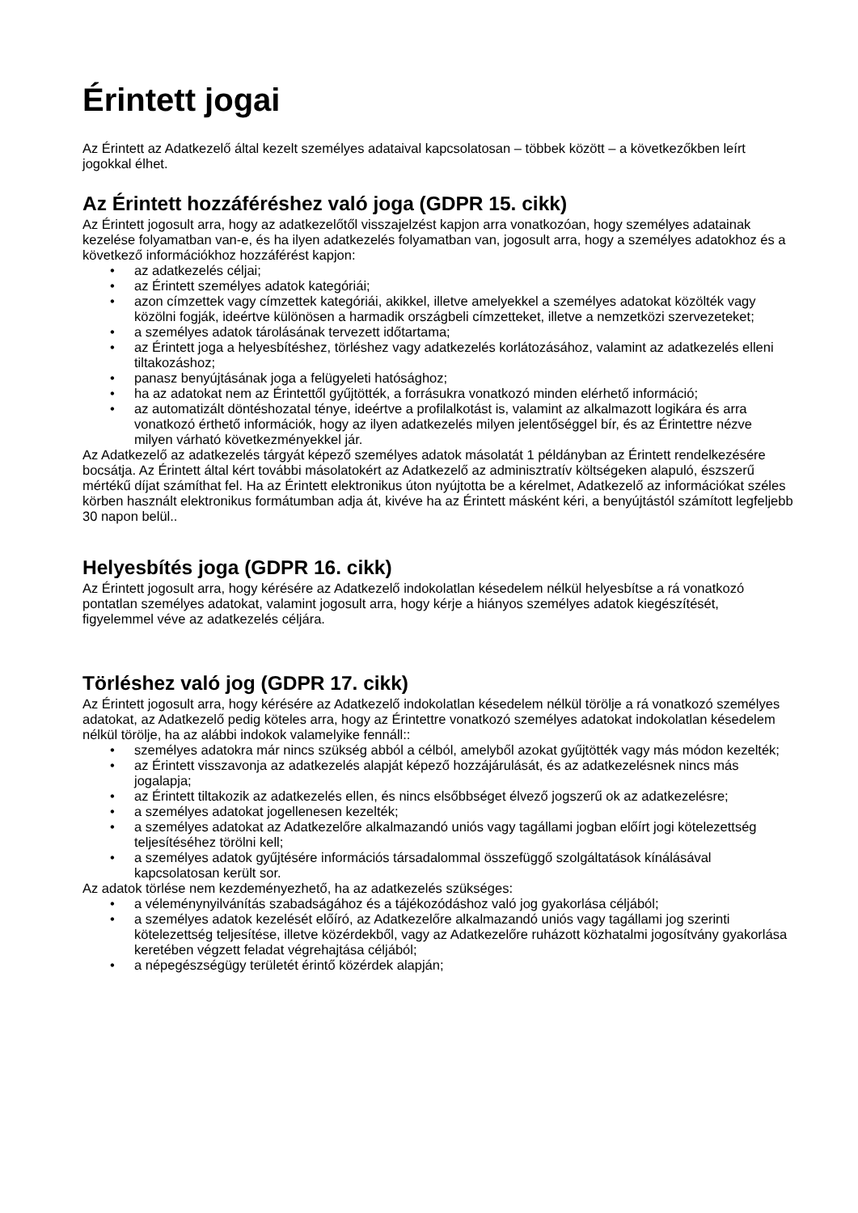Érintett jogai
Az Érintett az Adatkezelő által kezelt személyes adataival kapcsolatosan – többek között – a következőkben leírt jogokkal élhet.
Az Érintett hozzáféréshez való joga (GDPR 15. cikk)
Az Érintett jogosult arra, hogy az adatkezelőtől visszajelzést kapjon arra vonatkozóan, hogy személyes adatainak kezelése folyamatban van-e, és ha ilyen adatkezelés folyamatban van, jogosult arra, hogy a személyes adatokhoz és a következő információkhoz hozzáférést kapjon:
• az adatkezelés céljai;
• az Érintett személyes adatok kategóriái;
• azon címzettek vagy címzettek kategóriái, akikkel, illetve amelyekkel a személyes adatokat közölték vagy közölni fogják, ideértve különösen a harmadik országbeli címzetteket, illetve a nemzetközi szervezeteket;
• a személyes adatok tárolásának tervezett időtartama;
• az Érintett joga a helyesbítéshez, törléshez vagy adatkezelés korlátozásához, valamint az adatkezelés elleni tiltakozáshoz;
• panasz benyújtásának joga a felügyeleti hatósághoz;
• ha az adatokat nem az Érintettől gyűjtötték, a forrásukra vonatkozó minden elérhető információ;
• az automatizált döntéshozatal ténye, ideértve a profilalkotást is, valamint az alkalmazott logikára és arra vonatkozó érthető információk, hogy az ilyen adatkezelés milyen jelentőséggel bír, és az Érintettre nézve milyen várható következményekkel jár.
Az Adatkezelő az adatkezelés tárgyát képező személyes adatok másolatát 1 példányban az Érintett rendelkezésére bocsátja. Az Érintett által kért további másolatokért az Adatkezelő az adminisztratív költségeken alapuló, észszerű mértékű díjat számíthat fel. Ha az Érintett elektronikus úton nyújtotta be a kérelmet, Adatkezelő az információkat széles körben használt elektronikus formátumban adja át, kivéve ha az Érintett másként kéri, a benyújtástól számított legfeljebb 30 napon belül..
Helyesbítés joga (GDPR 16. cikk)
Az Érintett jogosult arra, hogy kérésére az Adatkezelő indokolatlan késedelem nélkül helyesbítse a rá vonatkozó pontatlan személyes adatokat, valamint jogosult arra, hogy kérje a hiányos személyes adatok kiegészítését, figyelemmel véve az adatkezelés céljára.
Törléshez való jog (GDPR 17. cikk)
Az Érintett jogosult arra, hogy kérésére az Adatkezelő indokolatlan késedelem nélkül törölje a rá vonatkozó személyes adatokat, az Adatkezelő pedig köteles arra, hogy az Érintettre vonatkozó személyes adatokat indokolatlan késedelem nélkül törölje, ha az alábbi indokok valamelyike fennáll::
• személyes adatokra már nincs szükség abból a célból, amelyből azokat gyűjtötték vagy más módon kezelték;
• az Érintett visszavonja az adatkezelés alapját képező hozzájárulását, és az adatkezelésnek nincs más jogalapja;
• az Érintett tiltakozik az adatkezelés ellen, és nincs elsőbbséget élvező jogszerű ok az adatkezelésre;
• a személyes adatokat jogellenesen kezelték;
• a személyes adatokat az Adatkezelőre alkalmazandó uniós vagy tagállami jogban előírt jogi kötelezettség teljesítéséhez törölni kell;
• a személyes adatok gyűjtésére információs társadalommal összefüggő szolgáltatások kínálásával kapcsolatosan került sor.
Az adatok törlése nem kezdeményezhető, ha az adatkezelés szükséges:
• a véleménynyilvánítás szabadságához és a tájékozódáshoz való jog gyakorlása céljából;
• a személyes adatok kezelését előíró, az Adatkezelőre alkalmazandó uniós vagy tagállami jog szerinti kötelezettség teljesítése, illetve közérdekből, vagy az Adatkezelőre ruházott közhatalmi jogosítvány gyakorlása keretében végzett feladat végrehajtása céljából;
• a népegészségügy területét érintő közérdek alapján;